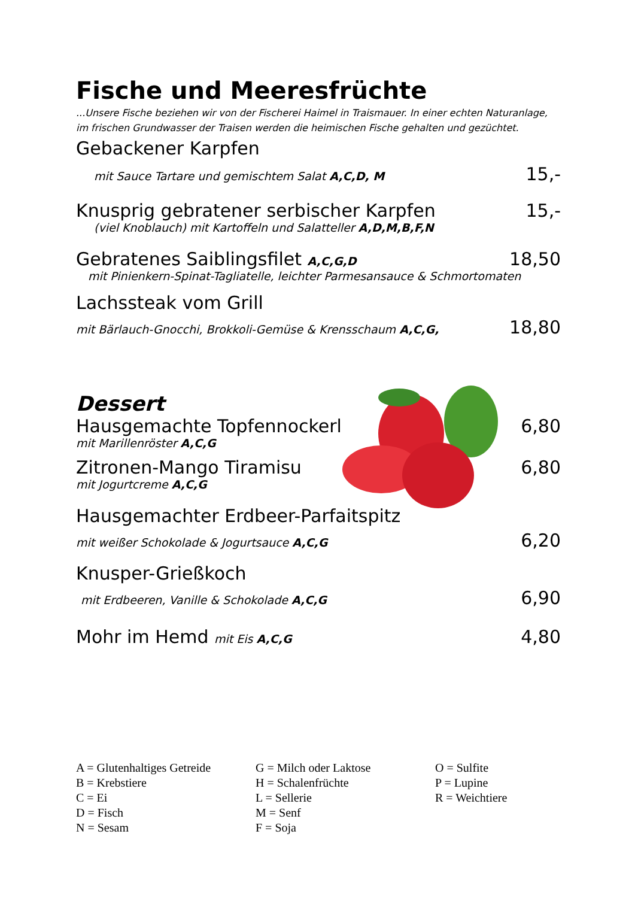Fische und Meeresfrüchte
...Unsere Fische beziehen wir von der Fischerei Haimel in Traismauer. In einer echten Naturanlage, im frischen Grundwasser der Traisen werden die heimischen Fische gehalten und gezüchtet.
Gebackener Karpfen
mit Sauce Tartare und gemischtem Salat A,C,D, M 15,-
Knusprig gebratener serbischer Karpfen 15,-
(viel Knoblauch) mit Kartoffeln und Salatteller A,D,M,B,F,N
Gebratenes Saiblingsfilet A,C,G,D 18,50
mit Pinienkern-Spinat-Tagliatelle, leichter Parmesansauce & Schmortomaten
Lachssteak vom Grill
mit Bärlauch-Gnocchi, Brokkoli-Gemüse & Krensschaum A,C,G, 18,80
Dessert
Hausgemachte Topfennockerl 6,80
mit Marillenröster A,C,G
Zitronen-Mango Tiramisu 6,80
mit Jogurtcreme A,C,G
Hausgemachter Erdbeer-Parfaitspitz
mit weißer Schokolade & Jogurtsauce A,C,G 6,20
Knusper-Grießkoch
mit Erdbeeren, Vanille & Schokolade A,C,G 6,90
Mohr im Hemd mit Eis A,C,G 4,80
A = Glutenhaltiges Getreide
B = Krebstiere
C = Ei
D = Fisch
N = Sesam
G = Milch oder Laktose
H = Schalenfrüchte
L = Sellerie
M = Senf
F = Soja
O = Sulfite
P = Lupine
R = Weichtiere